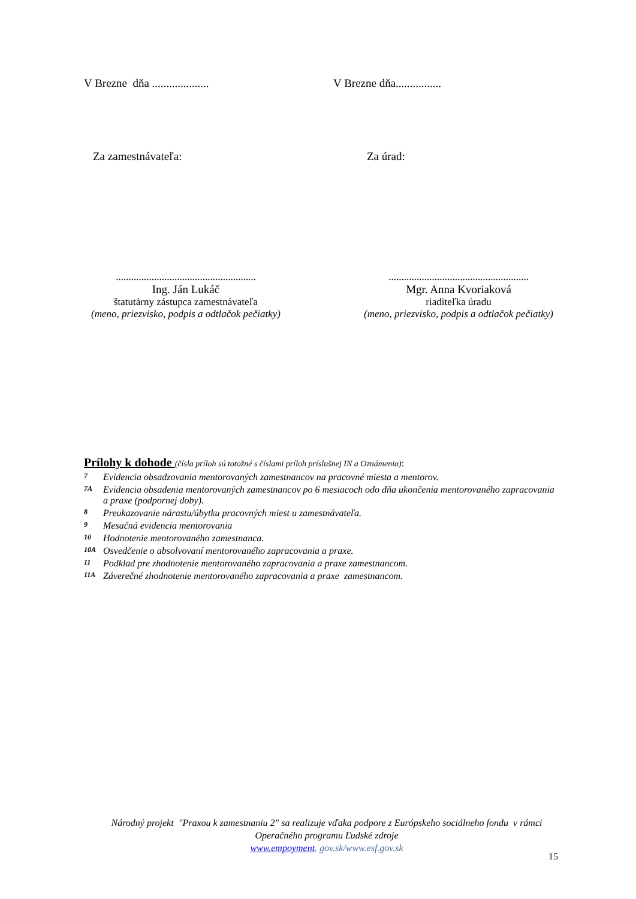V Brezne dňa ....................
V Brezne dňa................
Za zamestnávateľa: Za úrad:
.......................................................
Ing. Ján Lukáč
štatutárny zástupca zamestnávateľa
(meno, priezvisko, podpis a odtlačok pečiatky)
.......................................................
Mgr. Anna Kvoriaková
riaditeľka úradu
(meno, priezvisko, podpis a odtlačok pečiatky)
Prílohy k dohode (čísla príloh sú totožné s číslami príloh príslušnej IN a Oznámenia):
7 Evidencia obsadzovania mentorovaných zamestnancov na pracovné miesta a mentorov.
7A Evidencia obsadenia mentorovaných zamestnancov po 6 mesiacoch odo dňa ukončenia mentorovaného zapracovania a praxe (podpornej doby).
8 Preukazovanie nárastu/úbytku pracovných miest u zamestnávateľa.
9 Mesačná evidencia mentorovania
10 Hodnotenie mentorovaného zamestnanca.
10A Osvedčenie o absolvovaní mentorovaného zapracovania a praxe.
11 Podklad pre zhodnotenie mentorovaného zapracovania a praxe zamestnancom.
11A Záverečné zhodnotenie mentorovaného zapracovania a praxe zamestnancom.
Národný projekt "Praxou k zamestnaniu 2" sa realizuje vďaka podpore z Európskeho sociálneho fondu v rámci Operačného programu Ľudské zdroje
www.empoyment. gov.sk/www.esf.gov.sk
15